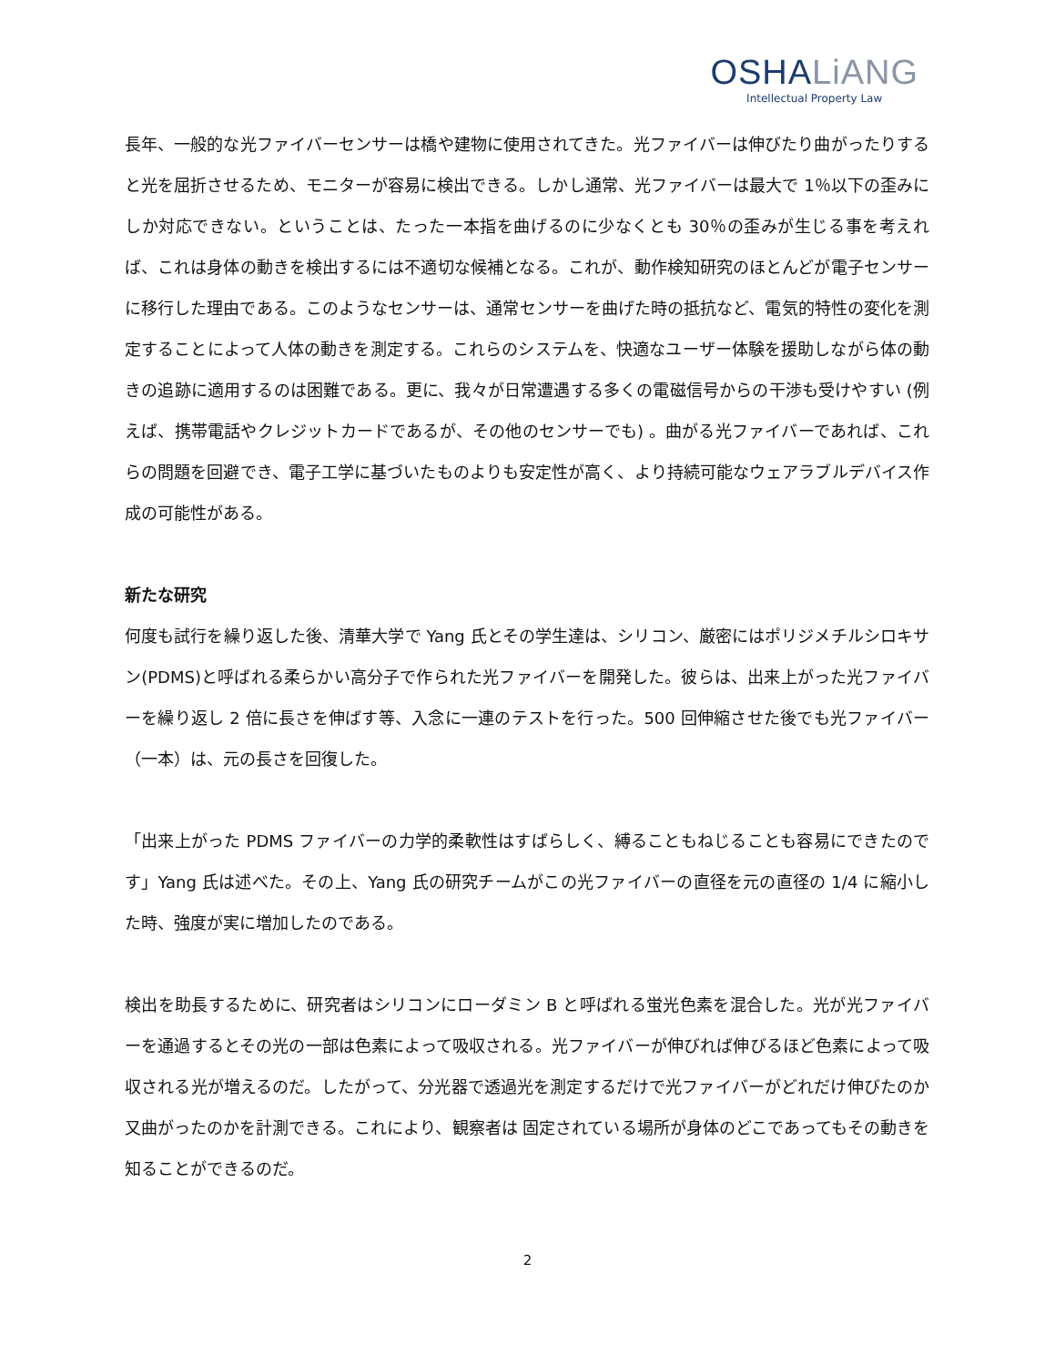OSHALiANG
Intellectual Property Law
長年、一般的な光ファイバーセンサーは橋や建物に使用されてきた。光ファイバーは伸びたり曲がったりすると光を屈折させるため、モニターが容易に検出できる。しかし通常、光ファイバーは最大で 1％以下の歪みにしか対応できない。ということは、たった一本指を曲げるのに少なくとも 30％の歪みが生じる事を考えれば、これは身体の動きを検出するには不適切な候補となる。これが、動作検知研究のほとんどが電子センサーに移行した理由である。このようなセンサーは、通常センサーを曲げた時の抵抗など、電気的特性の変化を測定することによって人体の動きを測定する。これらのシステムを、快適なユーザー体験を援助しながら体の動きの追跡に適用するのは困難である。更に、我々が日常遭遇する多くの電磁信号からの干渉も受けやすい (例えば、携帯電話やクレジットカードであるが、その他のセンサーでも) 。曲がる光ファイバーであれば、これらの問題を回避でき、電子工学に基づいたものよりも安定性が高く、より持続可能なウェアラブルデバイス作成の可能性がある。
新たな研究
何度も試行を繰り返した後、清華大学で Yang 氏とその学生達は、シリコン、厳密にはポリジメチルシロキサン(PDMS)と呼ばれる柔らかい高分子で作られた光ファイバーを開発した。彼らは、出来上がった光ファイバーを繰り返し 2 倍に長さを伸ばす等、入念に一連のテストを行った。500 回伸縮させた後でも光ファイバー（一本）は、元の長さを回復した。
「出来上がった PDMS ファイバーの力学的柔軟性はすばらしく、縛ることもねじることも容易にできたのです」Yang 氏は述べた。その上、Yang 氏の研究チームがこの光ファイバーの直径を元の直径の 1/4 に縮小した時、強度が実に増加したのである。
検出を助長するために、研究者はシリコンにローダミン B と呼ばれる蛍光色素を混合した。光が光ファイバーを通過するとその光の一部は色素によって吸収される。光ファイバーが伸びれば伸びるほど色素によって吸収される光が増えるのだ。したがって、分光器で透過光を測定するだけで光ファイバーがどれだけ伸びたのか又曲がったのかを計測できる。これにより、観察者は 固定されている場所が身体のどこであってもその動きを知ることができるのだ。
2